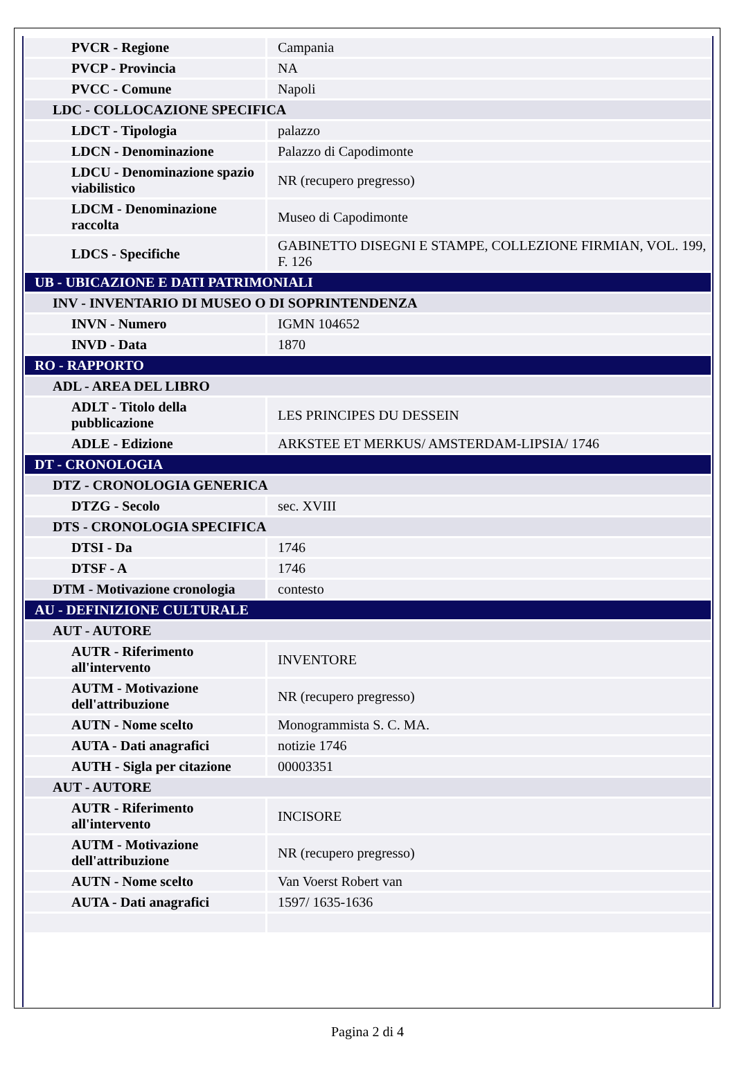| PVCR - Regione | Campania |
| PVCP - Provincia | NA |
| PVCC - Comune | Napoli |
| LDC - COLLOCAZIONE SPECIFICA | |
| LDCT - Tipologia | palazzo |
| LDCN - Denominazione | Palazzo di Capodimonte |
| LDCU - Denominazione spazio viabilistico | NR (recupero pregresso) |
| LDCM - Denominazione raccolta | Museo di Capodimonte |
| LDCS - Specifiche | GABINETTO DISEGNI E STAMPE, COLLEZIONE FIRMIAN, VOL. 199, F. 126 |
| UB - UBICAZIONE E DATI PATRIMONIALI | |
| INV - INVENTARIO DI MUSEO O DI SOPRINTENDENZA | |
| INVN - Numero | IGMN 104652 |
| INVD - Data | 1870 |
| RO - RAPPORTO | |
| ADL - AREA DEL LIBRO | |
| ADLT - Titolo della pubblicazione | LES PRINCIPES DU DESSEIN |
| ADLE - Edizione | ARKSTEE ET MERKUS/ AMSTERDAM-LIPSIA/ 1746 |
| DT - CRONOLOGIA | |
| DTZ - CRONOLOGIA GENERICA | |
| DTZG - Secolo | sec. XVIII |
| DTS - CRONOLOGIA SPECIFICA | |
| DTSI - Da | 1746 |
| DTSF - A | 1746 |
| DTM - Motivazione cronologia | contesto |
| AU - DEFINIZIONE CULTURALE | |
| AUT - AUTORE | |
| AUTR - Riferimento all'intervento | INVENTORE |
| AUTM - Motivazione dell'attribuzione | NR (recupero pregresso) |
| AUTN - Nome scelto | Monogrammista S. C. MA. |
| AUTA - Dati anagrafici | notizie 1746 |
| AUTH - Sigla per citazione | 00003351 |
| AUT - AUTORE | |
| AUTR - Riferimento all'intervento | INCISORE |
| AUTM - Motivazione dell'attribuzione | NR (recupero pregresso) |
| AUTN - Nome scelto | Van Voerst Robert van |
| AUTA - Dati anagrafici | 1597/ 1635-1636 |
Pagina 2 di 4